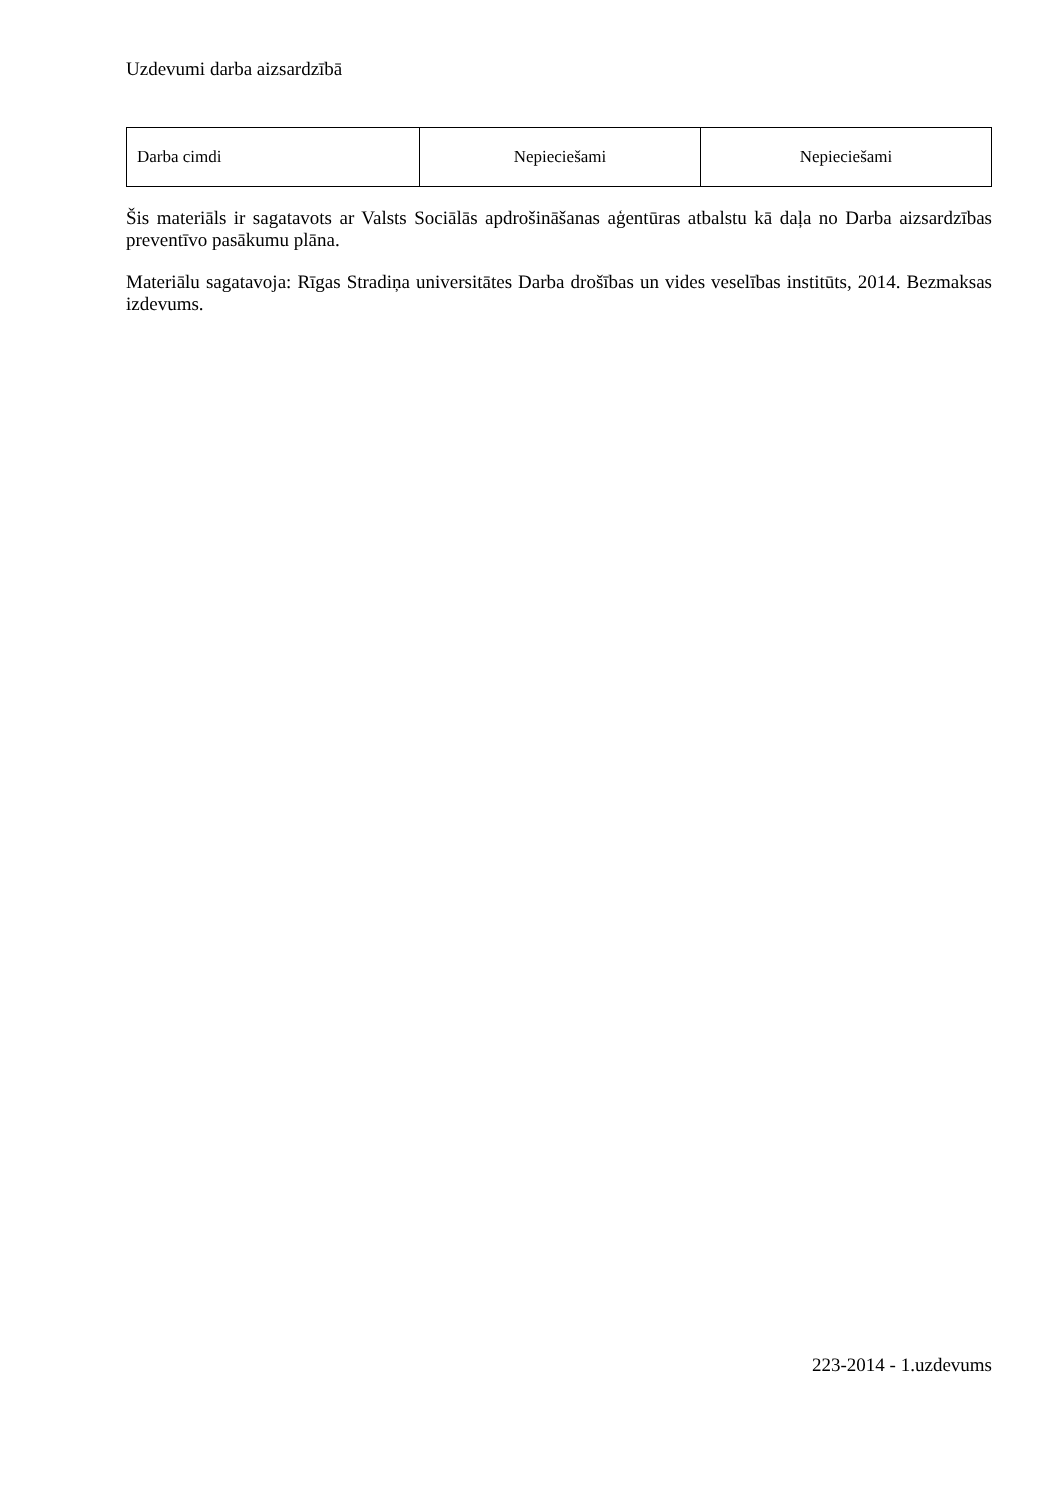Uzdevumi darba aizsardzībā
| Darba cimdi | Nepieciešami | Nepieciešami |
Šis materiāls ir sagatavots ar Valsts Sociālās apdrošināšanas aģentūras atbalstu kā daļa no Darba aizsardzības preventīvo pasākumu plāna.
Materiālu sagatavoja: Rīgas Stradiņa universitātes Darba drošības un vides veselības institūts, 2014. Bezmaksas izdevums.
223-2014 - 1.uzdevums